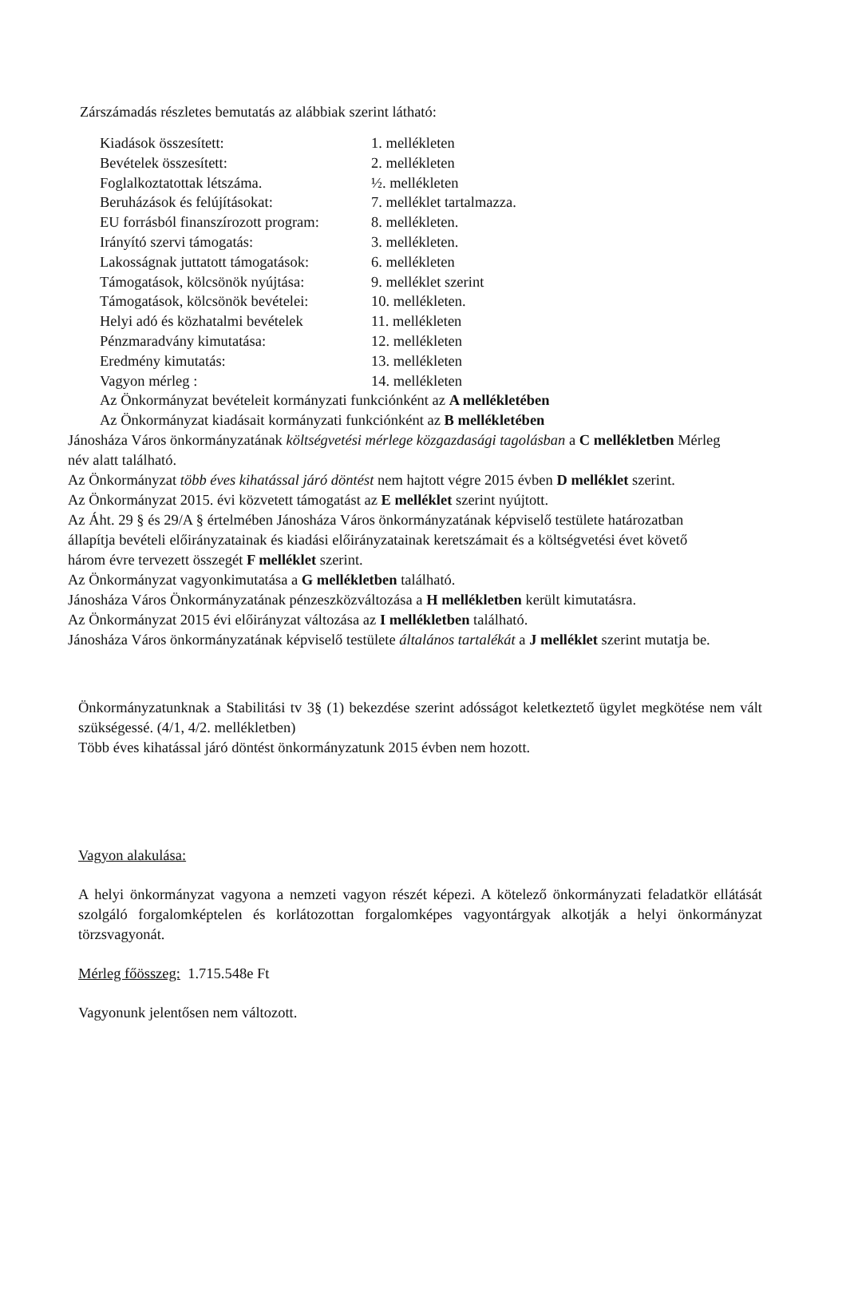Zárszámadás részletes bemutatás az alábbiak szerint látható:
| Kiadások összesített: | 1. mellékleten |
| Bevételek összesített: | 2. mellékleten |
| Foglalkoztatottak létszáma. | ½. mellékleten |
| Beruházások és felújításokat: | 7. melléklet tartalmazza. |
| EU forrásból finanszírozott program: | 8. mellékleten. |
| Irányító szervi támogatás: | 3. mellékleten. |
| Lakosságnak juttatott támogatások: | 6. mellékleten |
| Támogatások, kölcsönök nyújtása: | 9. melléklet szerint |
| Támogatások, kölcsönök bevételei: | 10. mellékleten. |
| Helyi adó és közhatalmi bevételek | 11. mellékleten |
| Pénzmaradvány kimutatása: | 12. mellékleten |
| Eredmény kimutatás: | 13. mellékleten |
| Vagyon mérleg : | 14. mellékleten |
Az Önkormányzat bevételeit kormányzati funkciónként az A mellékletében
Az Önkormányzat kiadásait kormányzati funkciónként az B mellékletében
Jánosháza Város önkormányzatának költségvetési mérlege közgazdasági tagolásban a C mellékletben Mérleg név alatt található.
Az Önkormányzat több éves kihatással járó döntést nem hajtott végre 2015 évben D melléklet szerint.
Az Önkormányzat 2015. évi közvetett támogatást az E melléklet szerint nyújtott.
Az Áht. 29 § és 29/A § értelmében Jánosháza Város önkormányzatának képviselő testülete határozatban állapítja bevételi előirányzatainak és kiadási előirányzatainak keretszámait és a költségvetési évet követő három évre tervezett összegét F melléklet szerint.
Az Önkormányzat vagyonkimutatása a G mellékletben található.
Jánosháza Város Önkormányzatának pénzeszközváltozása a H mellékletben került kimutatásra.
Az Önkormányzat 2015 évi előirányzat változása az I mellékletben található.
Jánosháza Város önkormányzatának képviselő testülete általános tartalékát a J melléklet szerint mutatja be.
Önkormányzatunknak a Stabilitási tv 3§ (1) bekezdése szerint adósságot keletkeztető ügylet megkötése nem vált szükségessé. (4/1, 4/2. mellékletben)
Több éves kihatással járó döntést önkormányzatunk 2015 évben nem hozott.
Vagyon alakulása:
A helyi önkormányzat vagyona a nemzeti vagyon részét képezi. A kötelező önkormányzati feladatkör ellátását szolgáló forgalomképtelen és korlátozottan forgalomképes vagyontárgyak alkotják a helyi önkormányzat törzsvagyonát.
Mérleg főösszeg: 1.715.548e Ft
Vagyonunk jelentősen nem változott.